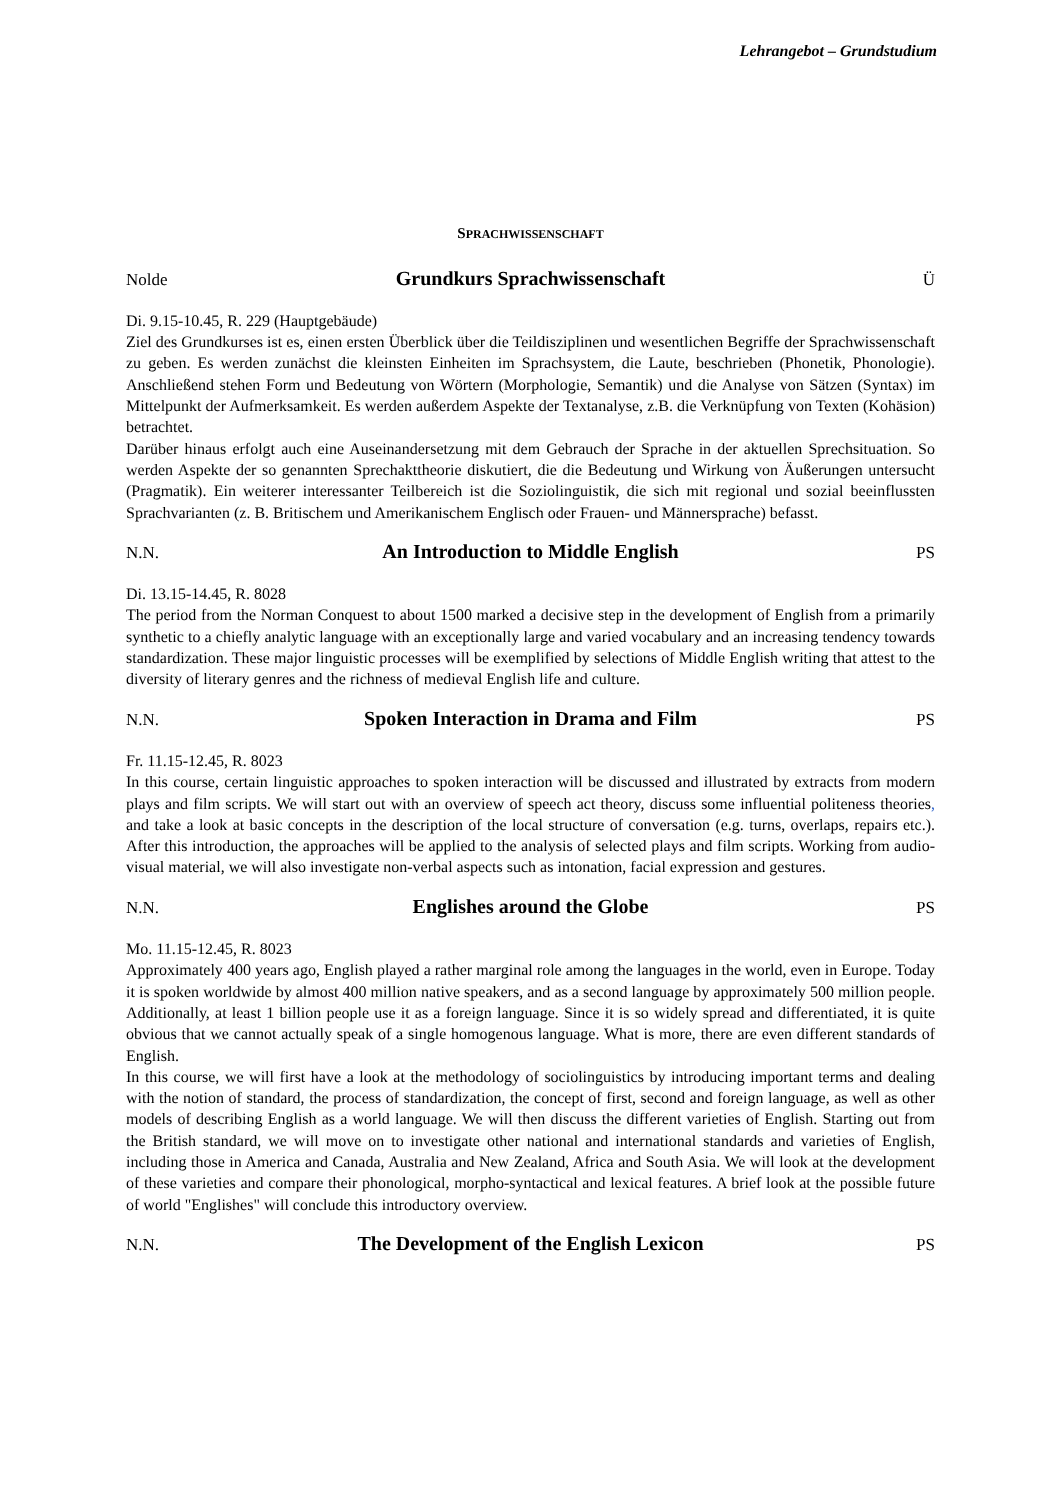Lehrangebot – Grundstudium
SPRACHWISSENSCHAFT
Nolde Grundkurs Sprachwissenschaft Ü
Di. 9.15-10.45, R. 229 (Hauptgebäude)
Ziel des Grundkurses ist es, einen ersten Überblick über die Teildisziplinen und wesentlichen Begriffe der Sprachwissenschaft zu geben. Es werden zunächst die kleinsten Einheiten im Sprachsystem, die Laute, beschrieben (Phonetik, Phonologie). Anschließend stehen Form und Bedeutung von Wörtern (Morphologie, Semantik) und die Analyse von Sätzen (Syntax) im Mittelpunkt der Aufmerksamkeit. Es werden außerdem Aspekte der Textanalyse, z.B. die Verknüpfung von Texten (Kohäsion) betrachtet.
Darüber hinaus erfolgt auch eine Auseinandersetzung mit dem Gebrauch der Sprache in der aktuellen Sprechsituation. So werden Aspekte der so genannten Sprechakttheorie diskutiert, die die Bedeutung und Wirkung von Äußerungen untersucht (Pragmatik). Ein weiterer interessanter Teilbereich ist die Soziolinguistik, die sich mit regional und sozial beeinflussten Sprachvarianten (z. B. Britischem und Amerikanischem Englisch oder Frauen- und Männersprache) befasst.
N.N. An Introduction to Middle English PS
Di. 13.15-14.45, R. 8028
The period from the Norman Conquest to about 1500 marked a decisive step in the development of English from a primarily synthetic to a chiefly analytic language with an exceptionally large and varied vocabulary and an increasing tendency towards standardization. These major linguistic processes will be exemplified by selections of Middle English writing that attest to the diversity of literary genres and the richness of medieval English life and culture.
N.N. Spoken Interaction in Drama and Film PS
Fr. 11.15-12.45, R. 8023
In this course, certain linguistic approaches to spoken interaction will be discussed and illustrated by extracts from modern plays and film scripts. We will start out with an overview of speech act theory, discuss some influential politeness theories, and take a look at basic concepts in the description of the local structure of conversation (e.g. turns, overlaps, repairs etc.). After this introduction, the approaches will be applied to the analysis of selected plays and film scripts. Working from audio-visual material, we will also investigate non-verbal aspects such as intonation, facial expression and gestures.
N.N. Englishes around the Globe PS
Mo. 11.15-12.45, R. 8023
Approximately 400 years ago, English played a rather marginal role among the languages in the world, even in Europe. Today it is spoken worldwide by almost 400 million native speakers, and as a second language by approximately 500 million people. Additionally, at least 1 billion people use it as a foreign language. Since it is so widely spread and differentiated, it is quite obvious that we cannot actually speak of a single homogenous language. What is more, there are even different standards of English.
In this course, we will first have a look at the methodology of sociolinguistics by introducing important terms and dealing with the notion of standard, the process of standardization, the concept of first, second and foreign language, as well as other models of describing English as a world language. We will then discuss the different varieties of English. Starting out from the British standard, we will move on to investigate other national and international standards and varieties of English, including those in America and Canada, Australia and New Zealand, Africa and South Asia. We will look at the development of these varieties and compare their phonological, morpho-syntactical and lexical features. A brief look at the possible future of world "Englishes" will conclude this introductory overview.
N.N. The Development of the English Lexicon PS